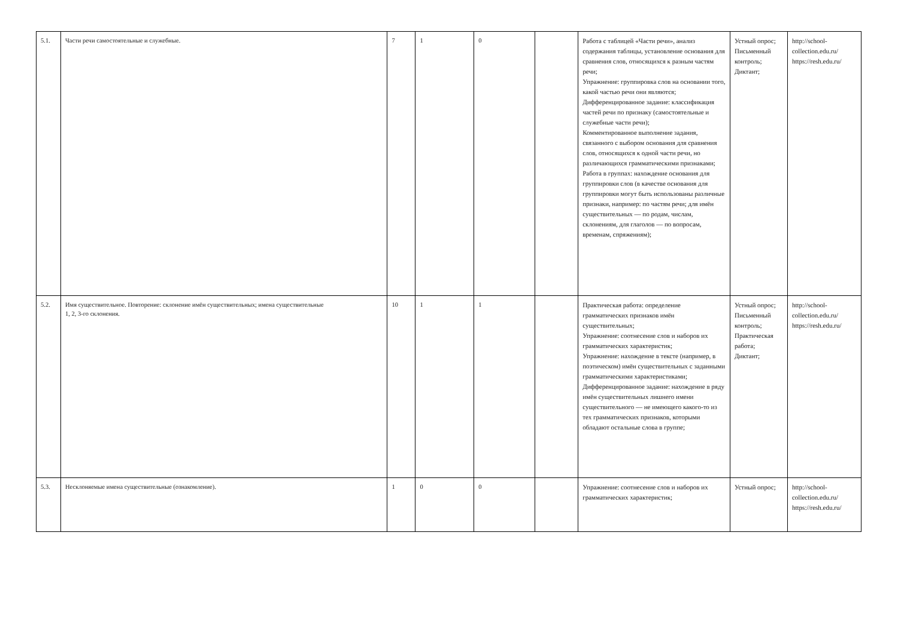| 5.1. | Части речи самостоятельные и служебные. | 7 | 1 | 0 | | Работа с таблицей «Части речи», анализ содержания таблицы, установление основания для сравнения слов, относящихся к разным частям речи; Упражнение: группировка слов на основании того, какой частью речи они являются; Дифференцированное задание: классификация частей речи по признаку (самостоятельные и служебные части речи); Комментированное выполнение задания, связанного с выбором основания для сравнения слов, относящихся к одной части речи, но различающихся грамматическими признаками; Работа в группах: нахождение основания для группировки слов (в качестве основания для группировки могут быть использованы различные признаки, например: по частям речи; для имён существительных — по родам, числам, склонениям, для глаголов — по вопросам, временам, спряжениям); | Устный опрос; Письменный контроль; Диктант; | http://school-collection.edu.ru/ https://resh.edu.ru/ |
| 5.2. | Имя существительное. Повторение: склонение имён существительных; имена существительные 1, 2, 3-го склонения. | 10 | 1 | 1 | | Практическая работа: определение грамматических признаков имён существительных; Упражнение: соотнесение слов и наборов их грамматических характеристик; Упражнение: нахождение в тексте (например, в поэтическом) имён существительных с заданными грамматическими характеристиками; Дифференцированное задание: нахождение в ряду имён существительных лишнего имени существительного — не имеющего какого-то из тех грамматических признаков, которыми обладают остальные слова в группе; | Устный опрос; Письменный контроль; Практическая работа; Диктант; | http://school-collection.edu.ru/ https://resh.edu.ru/ |
| 5.3. | Несклоняемые имена существительные (ознакомление). | 1 | 0 | 0 | | Упражнение: соотнесение слов и наборов их грамматических характеристик; | Устный опрос; | http://school-collection.edu.ru/ https://resh.edu.ru/ |